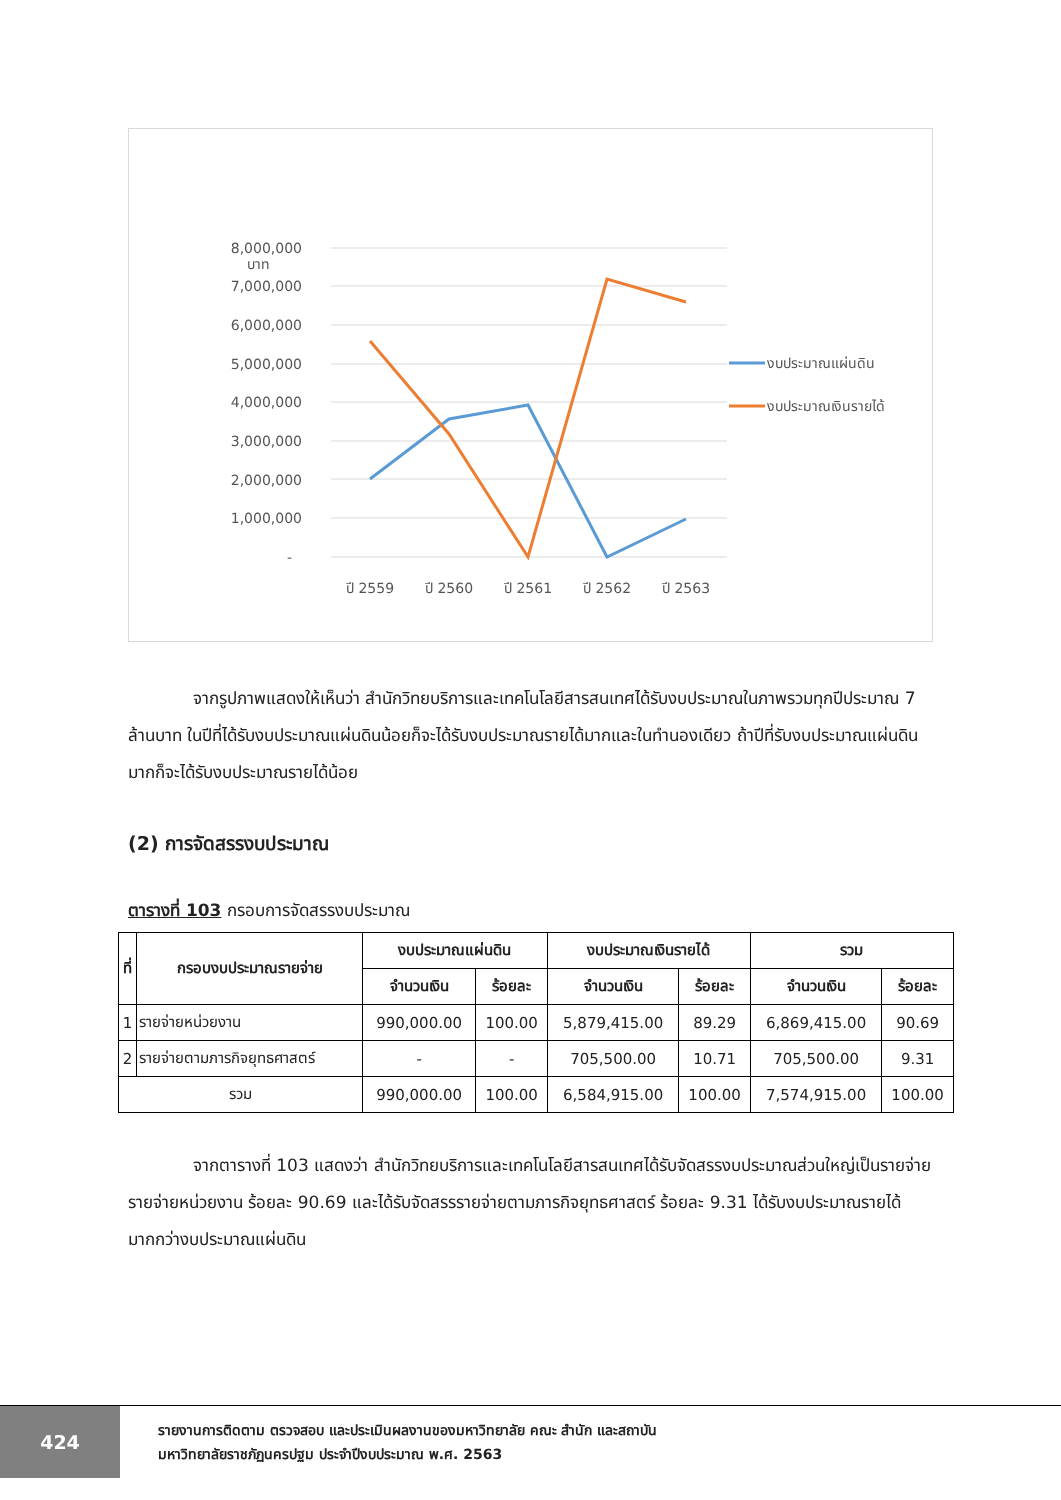บาท
8,000,000
7,000,000
6,000,000
5,000,000
4,000,000
3,000,000
2,000,000
1,000,000
-
ปี 2559
ปี 2560
ปี 2561
ปี 2562
ปี 2563
งบประมาณแผ่นดิน
งบประมาณเงินรายได้
จากรูปภาพแสดงให้เห็นว่า สำนักวิทยบริการและเทคโนโลยีสารสนเทศได้รับงบประมาณในภาพรวมทุกปีประมาณ 7 ล้านบาท ในปีที่ได้รับงบประมาณแผ่นดินน้อยก็จะได้รับงบประมาณรายได้มากและในทำนองเดียว ถ้าปีที่รับงบประมาณแผ่นดินมากก็จะได้รับงบประมาณรายได้น้อย
(2) การจัดสรรงบประมาณ
ตารางที่ 103 กรอบการจัดสรรงบประมาณ
| ที่ | กรอบงบประมาณรายจ่าย | งบประมาณแผ่นดิน | | งบประมาณเงินรายได้ | | รวม | |
| --- | --- | --- | --- | --- | --- | --- | --- |
| | | จำนวนเงิน | ร้อยละ | จำนวนเงิน | ร้อยละ | จำนวนเงิน | ร้อยละ |
| 1 | รายจ่ายหน่วยงาน | 990,000.00 | 100.00 | 5,879,415.00 | 89.29 | 6,869,415.00 | 90.69 |
| 2 | รายจ่ายตามภารกิจยุทธศาสตร์ | - | - | 705,500.00 | 10.71 | 705,500.00 | 9.31 |
| รวม | | 990,000.00 | 100.00 | 6,584,915.00 | 100.00 | 7,574,915.00 | 100.00 |
จากตารางที่ 103 แสดงว่า สำนักวิทยบริการและเทคโนโลยีสารสนเทศได้รับจัดสรรงบประมาณส่วนใหญ่เป็นรายจ่ายรายจ่ายหน่วยงาน ร้อยละ 90.69 และได้รับจัดสรรรายจ่ายตามภารกิจยุทธศาสตร์ ร้อยละ 9.31 ได้รับงบประมาณรายได้มากกว่างบประมาณแผ่นดิน
424
รายงานการติดตาม ตรวจสอบ และประเมินผลงานของมหาวิทยาลัย คณะ สำนัก และสถาบัน
มหาวิทยาลัยราชภัฏนครปฐม ประจำปีงบประมาณ พ.ศ. 2563